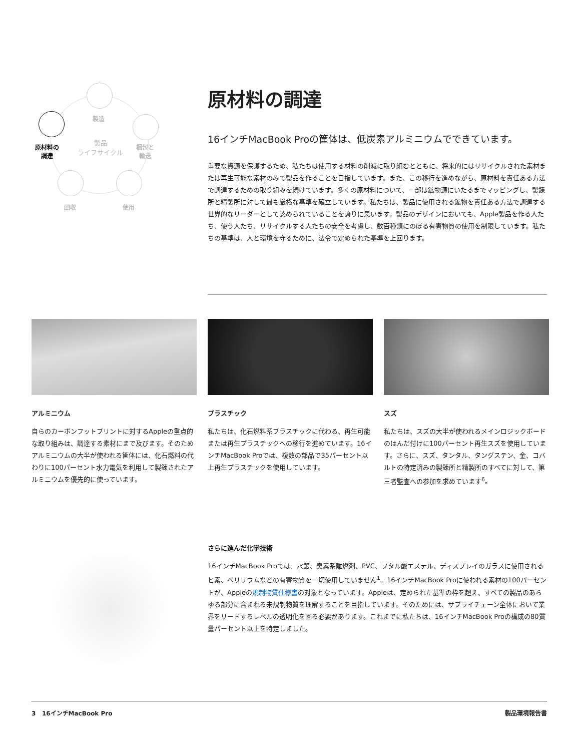製造
原材料の
調達
製品
ライフサイクル
梱包と
輸送
回収 使用
原材料の調達
16インチMacBook Proの筐体は、低炭素アルミニウムでできています。
重要な資源を保護するため、私たちは使用する材料の削減に取り組むとともに、将来的にはリサイクルされた素材または再生可能な素材のみで製品を作ることを目指しています。また、この移行を進めながら、原材料を責任ある方法で調達するための取り組みを続けています。多くの原材料について、一部は鉱物源にいたるまでマッピングし、製錬所と精製所に対して最も厳格な基準を確立しています。私たちは、製品に使用される鉱物を責任ある方法で調達する世界的なリーダーとして認められていることを誇りに思います。製品のデザインにおいても、Apple製品を作る人たち、使う人たち、リサイクルする人たちの安全を考慮し、数百種類にのぼる有害物質の使用を制限しています。私たちの基準は、人と環境を守るために、法令で定められた基準を上回ります。
アルミニウム
自らのカーボンフットプリントに対するAppleの重点的な取り組みは、調達する素材にまで及びます。そのためアルミニウムの大半が使われる筐体には、化石燃料の代わりに100パーセント水力電気を利用して製錬されたアルミニウムを優先的に使っています。
プラスチック
私たちは、化石燃料系プラスチックに代わる、再生可能または再生プラスチックへの移行を進めています。16インチMacBook Proでは、複数の部品で35パーセント以上再生プラスチックを使用しています。
スズ
私たちは、スズの大半が使われるメインロジックボードのはんだ付けに100パーセント再生スズを使用しています。さらに、スズ、タンタル、タングステン、金、コバルトの特定済みの製錬所と精製所のすべてに対して、第三者監査への参加を求めています<sup>6</sup>。
さらに進んだ化学技術
16インチMacBook Proでは、水銀、臭素系難燃剤、PVC、フタル酸エステル、ディスプレイのガラスに使用されるヒ素、ベリリウムなどの有害物質を一切使用していません<sup>1</sup>。16インチMacBook Proに使われる素材の100パーセントが、Appleの規制物質仕様書の対象となっています。Appleは、定められた基準の枠を超え、すべての製品のあらゆる部分に含まれる未規制物質を理解することを目指しています。そのためには、サプライチェーン全体において業界をリードするレベルの透明化を図る必要があります。これまでに私たちは、16インチMacBook Proの構成の80質量パーセント以上を特定しました。
3 16インチMacBook Pro 製品環境報告書